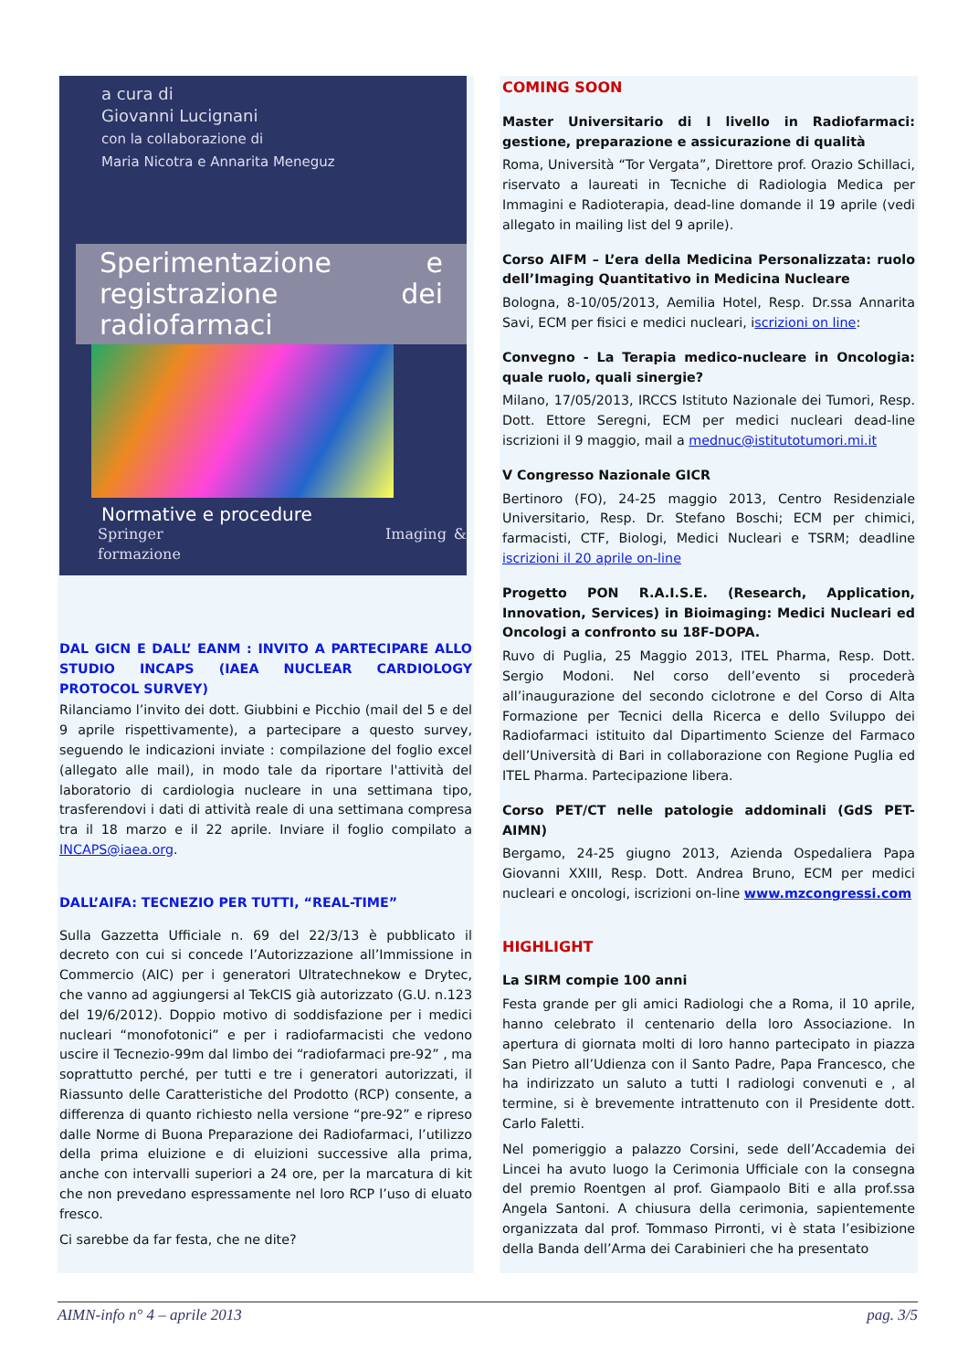a cura di
Giovanni Lucignani
con la collaborazione di
Maria Nicotra e Annarita Meneguz
Sperimentazione e registrazione dei radiofarmaci
Normative e procedure
Springer Imaging & formazione
DAL GICN E DALL’ EANM : INVITO A PARTECIPARE ALLO STUDIO INCAPS (IAEA NUCLEAR CARDIOLOGY PROTOCOL SURVEY)
Rilanciamo l’invito dei dott. Giubbini e Picchio (mail del 5 e del 9 aprile rispettivamente), a partecipare a questo survey, seguendo le indicazioni inviate : compilazione del foglio excel (allegato alle mail), in modo tale da riportare l'attività del laboratorio di cardiologia nucleare in una settimana tipo, trasferendovi i dati di attività reale di una settimana compresa tra il 18 marzo e il 22 aprile. Inviare il foglio compilato a INCAPS@iaea.org.
DALL’AIFA: TECNEZIO PER TUTTI, “REAL-TIME”
Sulla Gazzetta Ufficiale n. 69 del 22/3/13 è pubblicato il decreto con cui si concede l’Autorizzazione all’Immissione in Commercio (AIC) per i generatori Ultratechnekow e Drytec, che vanno ad aggiungersi al TekCIS già autorizzato (G.U. n.123 del 19/6/2012). Doppio motivo di soddisfazione per i medici nucleari “monofotonici” e per i radiofarmacisti che vedono uscire il Tecnezio-99m dal limbo dei “radiofarmaci pre-92” , ma soprattutto perché, per tutti e tre i generatori autorizzati, il Riassunto delle Caratteristiche del Prodotto (RCP) consente, a differenza di quanto richiesto nella versione “pre-92” e ripreso dalle Norme di Buona Preparazione dei Radiofarmaci, l’utilizzo della prima eluizione e di eluizioni successive alla prima, anche con intervalli superiori a 24 ore, per la marcatura di kit che non prevedano espressamente nel loro RCP l’uso di eluato fresco.
Ci sarebbe da far festa, che ne dite?
COMING SOON
Master Universitario di I livello in Radiofarmaci: gestione, preparazione e assicurazione di qualità
Roma, Università “Tor Vergata”, Direttore prof. Orazio Schillaci, riservato a laureati in Tecniche di Radiologia Medica per Immagini e Radioterapia, dead-line domande il 19 aprile (vedi allegato in mailing list del 9 aprile).
Corso AIFM – L’era della Medicina Personalizzata: ruolo dell’Imaging Quantitativo in Medicina Nucleare
Bologna, 8-10/05/2013, Aemilia Hotel, Resp. Dr.ssa Annarita Savi, ECM per fisici e medici nucleari, iscrizioni on line:
Convegno - La Terapia medico-nucleare in Oncologia: quale ruolo, quali sinergie?
Milano, 17/05/2013, IRCCS Istituto Nazionale dei Tumori, Resp. Dott. Ettore Seregni, ECM per medici nucleari dead-line iscrizioni il 9 maggio, mail a mednuc@istitutotumori.mi.it
V Congresso Nazionale GICR
Bertinoro (FO), 24-25 maggio 2013, Centro Residenziale Universitario, Resp. Dr. Stefano Boschi; ECM per chimici, farmacisti, CTF, Biologi, Medici Nucleari e TSRM; deadline iscrizioni il 20 aprile on-line
Progetto PON R.A.I.S.E. (Research, Application, Innovation, Services) in Bioimaging: Medici Nucleari ed Oncologi a confronto su 18F-DOPA.
Ruvo di Puglia, 25 Maggio 2013, ITEL Pharma, Resp. Dott. Sergio Modoni. Nel corso dell’evento si procederà all’inaugurazione del secondo ciclotrone e del Corso di Alta Formazione per Tecnici della Ricerca e dello Sviluppo dei Radiofarmaci istituito dal Dipartimento Scienze del Farmaco dell’Università di Bari in collaborazione con Regione Puglia ed ITEL Pharma. Partecipazione libera.
Corso PET/CT nelle patologie addominali (GdS PET- AIMN)
Bergamo, 24-25 giugno 2013, Azienda Ospedaliera Papa Giovanni XXIII, Resp. Dott. Andrea Bruno, ECM per medici nucleari e oncologi, iscrizioni on-line www.mzcongressi.com
HIGHLIGHT
La SIRM compie 100 anni
Festa grande per gli amici Radiologi che a Roma, il 10 aprile, hanno celebrato il centenario della loro Associazione. In apertura di giornata molti di loro hanno partecipato in piazza San Pietro all’Udienza con il Santo Padre, Papa Francesco, che ha indirizzato un saluto a tutti I radiologi convenuti e , al termine, si è brevemente intrattenuto con il Presidente dott. Carlo Faletti.
Nel pomeriggio a palazzo Corsini, sede dell’Accademia dei Lincei ha avuto luogo la Cerimonia Ufficiale con la consegna del premio Roentgen al prof. Giampaolo Biti e alla prof.ssa Angela Santoni. A chiusura della cerimonia, sapientemente organizzata dal prof. Tommaso Pirronti, vi è stata l’esibizione della Banda dell’Arma dei Carabinieri che ha presentato
AIMN-info n° 4 – aprile 2013 pag. 3/5